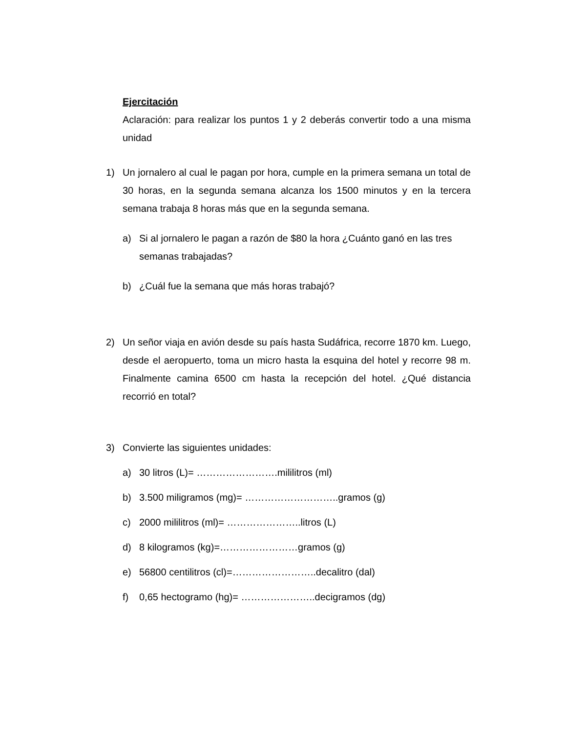Ejercitación
Aclaración: para realizar los puntos 1 y 2 deberás convertir todo a una misma unidad
1) Un jornalero al cual le pagan por hora, cumple en la primera semana un total de 30 horas, en la segunda semana alcanza los 1500 minutos y en la tercera semana trabaja 8 horas más que en la segunda semana.
a) Si al jornalero le pagan a razón de $80 la hora ¿Cuánto ganó en las tres semanas trabajadas?
b) ¿Cuál fue la semana que más horas trabajó?
2) Un señor viaja en avión desde su país hasta Sudáfrica, recorre 1870 km. Luego, desde el aeropuerto, toma un micro hasta la esquina del hotel y recorre 98 m. Finalmente camina 6500 cm hasta la recepción del hotel. ¿Qué distancia recorrió en total?
3) Convierte las siguientes unidades:
a) 30 litros (L)= …………………….mililitros (ml)
b) 3.500 miligramos (mg)= ………………………..gramos (g)
c) 2000 mililitros (ml)= …………………..litros (L)
d) 8 kilogramos (kg)=……………………gramos (g)
e) 56800 centilitros (cl)=……………………..decalitro (dal)
f) 0,65 hectogramo (hg)= …………………..decigramos (dg)